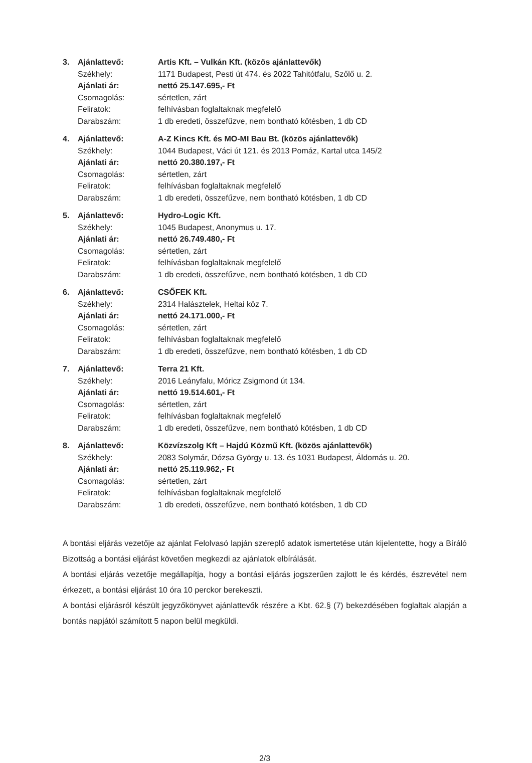3. Ajánlattevő: Artis Kft. – Vulkán Kft. (közös ajánlattevők)
Székhely: 1171 Budapest, Pesti út 474. és 2022 Tahitótfalu, Szőlő u. 2.
Ajánlati ár: nettó 25.147.695,- Ft
Csomagolás: sértetlen, zárt
Feliratok: felhívásban foglaltaknak megfelelő
Darabszám: 1 db eredeti, összefűzve, nem bontható kötésben, 1 db CD
4. Ajánlattevő: A-Z Kincs Kft. és MO-MI Bau Bt. (közös ajánlattevők)
Székhely: 1044 Budapest, Váci út 121. és 2013 Pomáz, Kartal utca 145/2
Ajánlati ár: nettó 20.380.197,- Ft
Csomagolás: sértetlen, zárt
Feliratok: felhívásban foglaltaknak megfelelő
Darabszám: 1 db eredeti, összefűzve, nem bontható kötésben, 1 db CD
5. Ajánlattevő: Hydro-Logic Kft.
Székhely: 1045 Budapest, Anonymus u. 17.
Ajánlati ár: nettó 26.749.480,- Ft
Csomagolás: sértetlen, zárt
Feliratok: felhívásban foglaltaknak megfelelő
Darabszám: 1 db eredeti, összefűzve, nem bontható kötésben, 1 db CD
6. Ajánlattevő: CSŐFEK Kft.
Székhely: 2314 Halásztelek, Heltai köz 7.
Ajánlati ár: nettó 24.171.000,- Ft
Csomagolás: sértetlen, zárt
Feliratok: felhívásban foglaltaknak megfelelő
Darabszám: 1 db eredeti, összefűzve, nem bontható kötésben, 1 db CD
7. Ajánlattevő: Terra 21 Kft.
Székhely: 2016 Leányfalu, Móricz Zsigmond út 134.
Ajánlati ár: nettó 19.514.601,- Ft
Csomagolás: sértetlen, zárt
Feliratok: felhívásban foglaltaknak megfelelő
Darabszám: 1 db eredeti, összefűzve, nem bontható kötésben, 1 db CD
8. Ajánlattevő: Közvízszolg Kft – Hajdú Közmű Kft. (közös ajánlattevők)
Székhely: 2083 Solymár, Dózsa György u. 13. és 1031 Budapest, Áldomás u. 20.
Ajánlati ár: nettó 25.119.962,- Ft
Csomagolás: sértetlen, zárt
Feliratok: felhívásban foglaltaknak megfelelő
Darabszám: 1 db eredeti, összefűzve, nem bontható kötésben, 1 db CD
A bontási eljárás vezetője az ajánlat Felolvasó lapján szereplő adatok ismertetése után kijelentette, hogy a Bíráló Bizottság a bontási eljárást követően megkezdi az ajánlatok elbírálását.
A bontási eljárás vezetője megállapítja, hogy a bontási eljárás jogszerűen zajlott le és kérdés, észrevétel nem érkezett, a bontási eljárást 10 óra 10 perckor berekeszti.
A bontási eljárásról készült jegyzőkönyvet ajánlattevők részére a Kbt. 62.§ (7) bekezdésében foglaltak alapján a bontás napjától számított 5 napon belül megküldi.
2/3